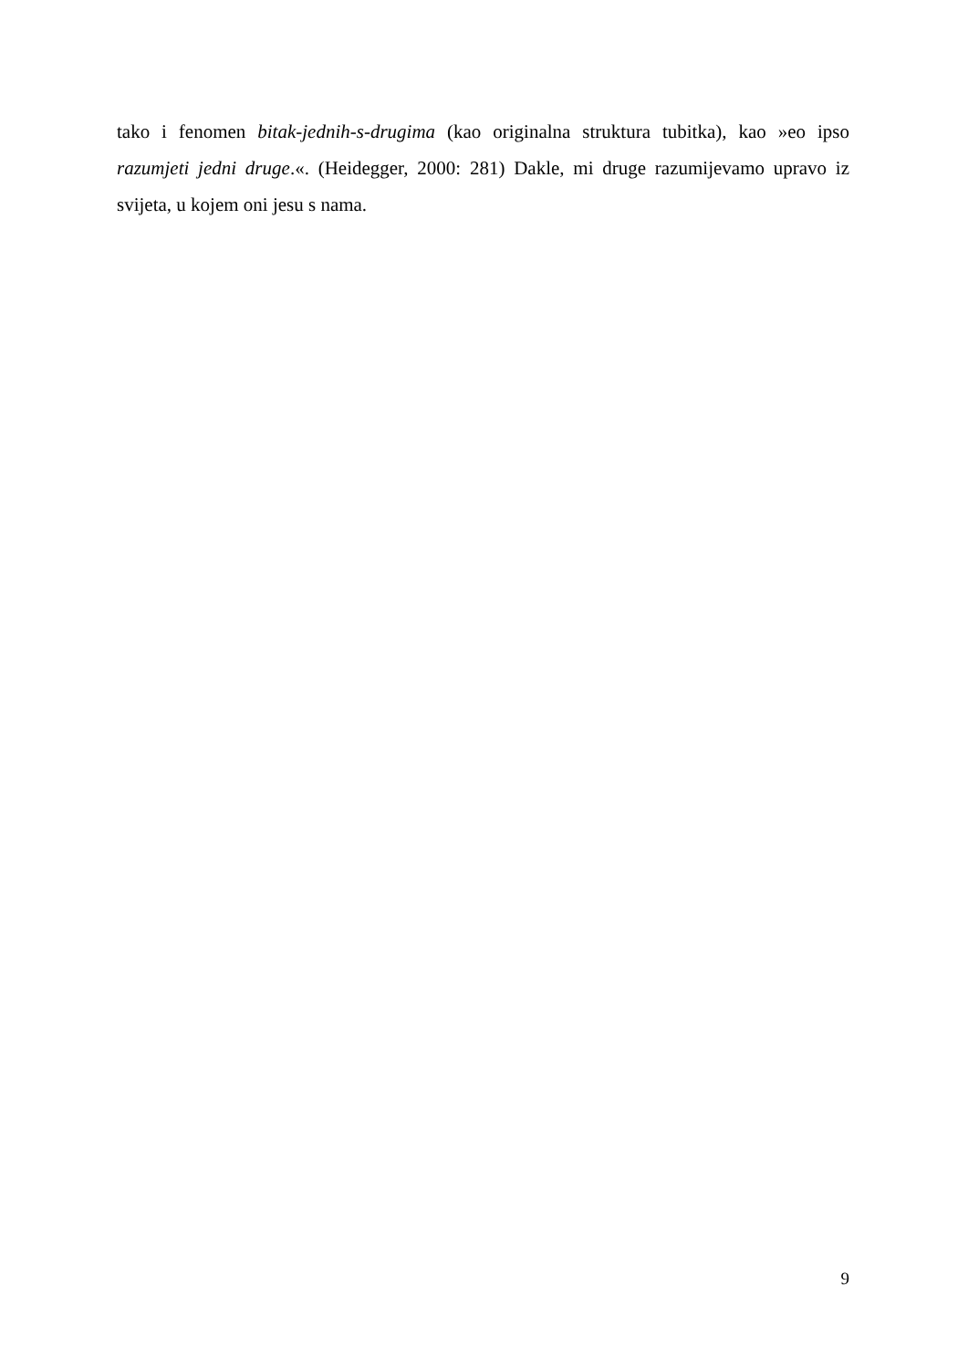tako i fenomen bitak-jednih-s-drugima (kao originalna struktura tubitka), kao »eo ipso razumjeti jedni druge.«. (Heidegger, 2000: 281) Dakle, mi druge razumijevamo upravo iz svijeta, u kojem oni jesu s nama.
9